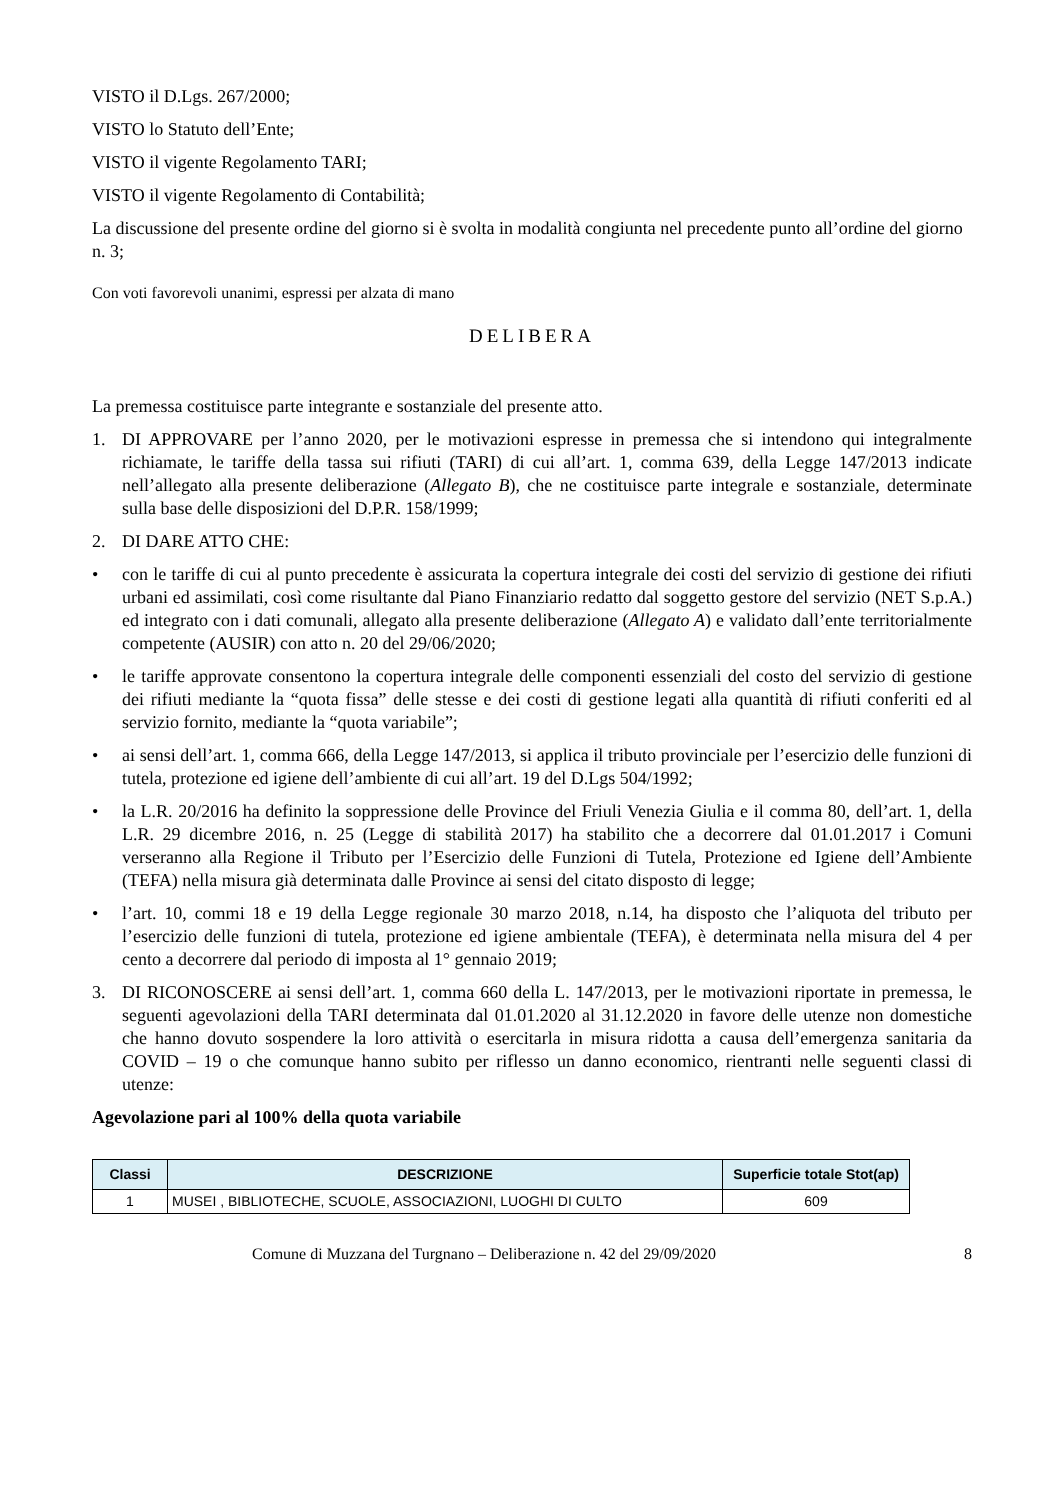VISTO il D.Lgs. 267/2000;
VISTO lo Statuto dell’Ente;
VISTO il vigente Regolamento TARI;
VISTO il vigente Regolamento di Contabilità;
La discussione del presente ordine del giorno si è svolta in modalità congiunta nel precedente punto all’ordine del giorno n. 3;
Con voti favorevoli unanimi, espressi per alzata di mano
DELIBERA
La premessa costituisce parte integrante e sostanziale del presente atto.
1. DI APPROVARE per l’anno 2020, per le motivazioni espresse in premessa che si intendono qui integralmente richiamate, le tariffe della tassa sui rifiuti (TARI) di cui all’art. 1, comma 639, della Legge 147/2013 indicate nell’allegato alla presente deliberazione (Allegato B), che ne costituisce parte integrale e sostanziale, determinate sulla base delle disposizioni del D.P.R. 158/1999;
2. DI DARE ATTO CHE:
• con le tariffe di cui al punto precedente è assicurata la copertura integrale dei costi del servizio di gestione dei rifiuti urbani ed assimilati, così come risultante dal Piano Finanziario redatto dal soggetto gestore del servizio (NET S.p.A.) ed integrato con i dati comunali, allegato alla presente deliberazione (Allegato A) e validato dall’ente territorialmente competente (AUSIR) con atto n. 20 del 29/06/2020;
• le tariffe approvate consentono la copertura integrale delle componenti essenziali del costo del servizio di gestione dei rifiuti mediante la “quota fissa” delle stesse e dei costi di gestione legati alla quantità di rifiuti conferiti ed al servizio fornito, mediante la “quota variabile”;
• ai sensi dell’art. 1, comma 666, della Legge 147/2013, si applica il tributo provinciale per l’esercizio delle funzioni di tutela, protezione ed igiene dell’ambiente di cui all’art. 19 del D.Lgs 504/1992;
• la L.R. 20/2016 ha definito la soppressione delle Province del Friuli Venezia Giulia e il comma 80, dell’art. 1, della L.R. 29 dicembre 2016, n. 25 (Legge di stabilità 2017) ha stabilito che a decorrere dal 01.01.2017 i Comuni verseranno alla Regione il Tributo per l’Esercizio delle Funzioni di Tutela, Protezione ed Igiene dell’Ambiente (TEFA) nella misura già determinata dalle Province ai sensi del citato disposto di legge;
• l’art. 10, commi 18 e 19 della Legge regionale 30 marzo 2018, n.14, ha disposto che l’aliquota del tributo per l’esercizio delle funzioni di tutela, protezione ed igiene ambientale (TEFA), è determinata nella misura del 4 per cento a decorrere dal periodo di imposta al 1° gennaio 2019;
3. DI RICONOSCERE ai sensi dell’art. 1, comma 660 della L. 147/2013, per le motivazioni riportate in premessa, le seguenti agevolazioni della TARI determinata dal 01.01.2020 al 31.12.2020 in favore delle utenze non domestiche che hanno dovuto sospendere la loro attività o esercitarla in misura ridotta a causa dell’emergenza sanitaria da COVID – 19 o che comunque hanno subito per riflesso un danno economico, rientranti nelle seguenti classi di utenze:
Agevolazione pari al 100% della quota variabile
| Classi | DESCRIZIONE | Superficie totale Stot(ap) |
| --- | --- | --- |
| 1 | MUSEI , BIBLIOTECHE, SCUOLE, ASSOCIAZIONI, LUOGHI DI CULTO | 609 |
Comune di Muzzana del Turgnano – Deliberazione n. 42 del 29/09/2020 8